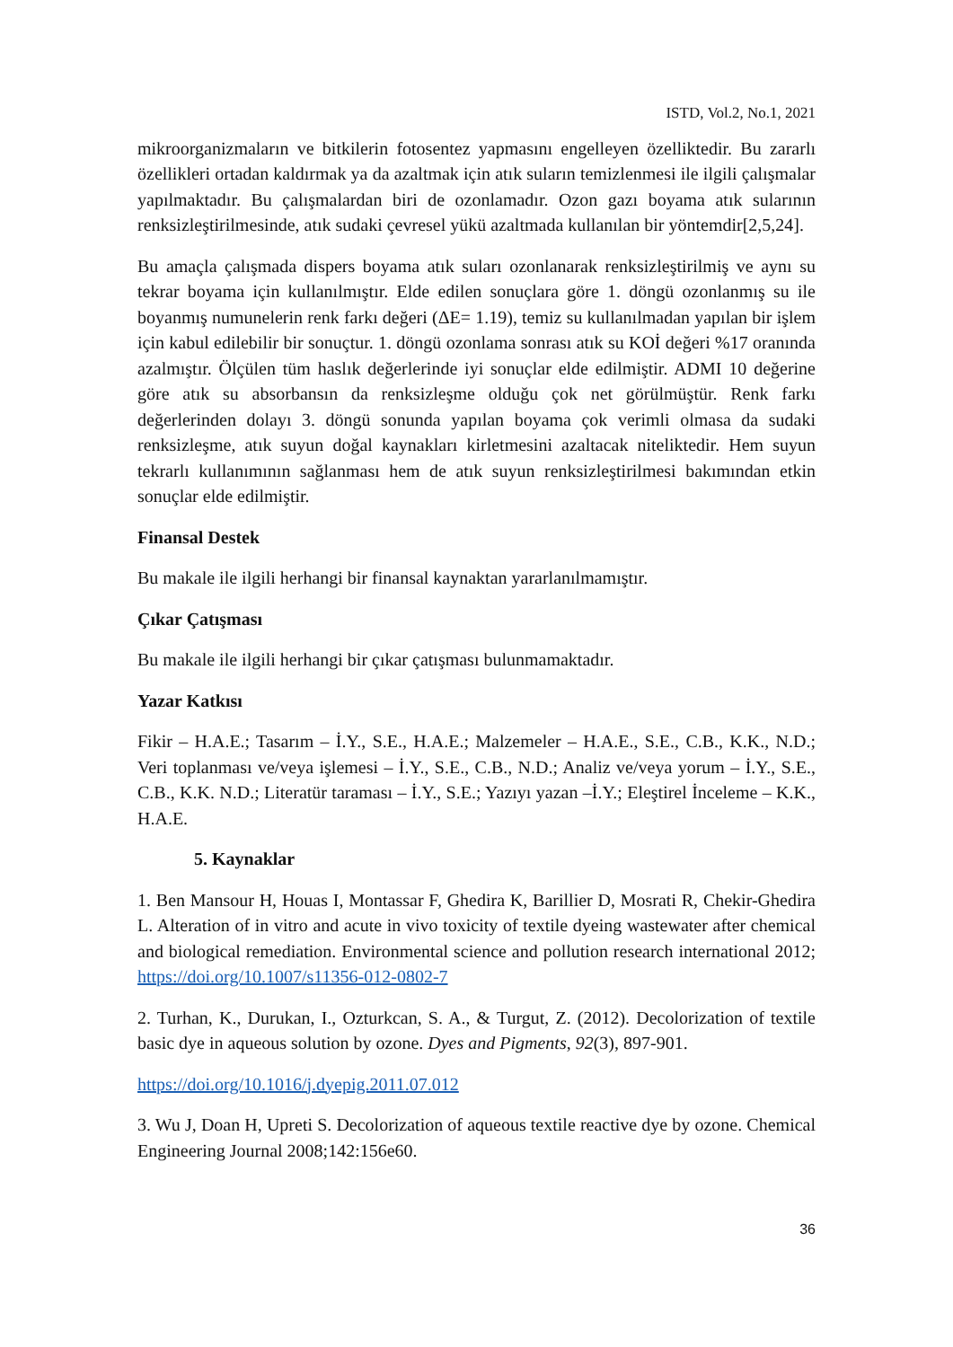ISTD, Vol.2, No.1, 2021
mikroorganizmaların ve bitkilerin fotosentez yapmasını engelleyen özelliktedir. Bu zararlı özellikleri ortadan kaldırmak ya da azaltmak için atık suların temizlenmesi ile ilgili çalışmalar yapılmaktadır. Bu çalışmalardan biri de ozonlamadır. Ozon gazı boyama atık sularının renksizleştirilmesinde, atık sudaki çevresel yükü azaltmada kullanılan bir yöntemdir[2,5,24].
Bu amaçla çalışmada dispers boyama atık suları ozonlanarak renksizleştirilmiş ve aynı su tekrar boyama için kullanılmıştır. Elde edilen sonuçlara göre 1. döngü ozonlanmış su ile boyanmış numunelerin renk farkı değeri (ΔE= 1.19), temiz su kullanılmadan yapılan bir işlem için kabul edilebilir bir sonuçtur. 1. döngü ozonlama sonrası atık su KOİ değeri %17 oranında azalmıştır. Ölçülen tüm haslık değerlerinde iyi sonuçlar elde edilmiştir. ADMI 10 değerine göre atık su absorbansın da renksizleşme olduğu çok net görülmüştür. Renk farkı değerlerinden dolayı 3. döngü sonunda yapılan boyama çok verimli olmasa da sudaki renksizleşme, atık suyun doğal kaynakları kirletmesini azaltacak niteliktedir. Hem suyun tekrarlı kullanımının sağlanması hem de atık suyun renksizleştirilmesi bakımından etkin sonuçlar elde edilmiştir.
Finansal Destek
Bu makale ile ilgili herhangi bir finansal kaynaktan yararlanılmamıştır.
Çıkar Çatışması
Bu makale ile ilgili herhangi bir çıkar çatışması bulunmamaktadır.
Yazar Katkısı
Fikir – H.A.E.; Tasarım – İ.Y., S.E., H.A.E.; Malzemeler – H.A.E., S.E., C.B., K.K., N.D.; Veri toplanması ve/veya işlemesi – İ.Y., S.E., C.B., N.D.; Analiz ve/veya yorum – İ.Y., S.E., C.B., K.K. N.D.; Literatür taraması – İ.Y., S.E.; Yazıyı yazan –İ.Y.; Eleştirel İnceleme – K.K., H.A.E.
5. Kaynaklar
1. Ben Mansour H, Houas I, Montassar F, Ghedira K, Barillier D, Mosrati R, Chekir-Ghedira L. Alteration of in vitro and acute in vivo toxicity of textile dyeing wastewater after chemical and biological remediation. Environmental science and pollution research international 2012; https://doi.org/10.1007/s11356-012-0802-7
2. Turhan, K., Durukan, I., Ozturkcan, S. A., & Turgut, Z. (2012). Decolorization of textile basic dye in aqueous solution by ozone. Dyes and Pigments, 92(3), 897-901.
https://doi.org/10.1016/j.dyepig.2011.07.012
3. Wu J, Doan H, Upreti S. Decolorization of aqueous textile reactive dye by ozone. Chemical Engineering Journal 2008;142:156e60.
36